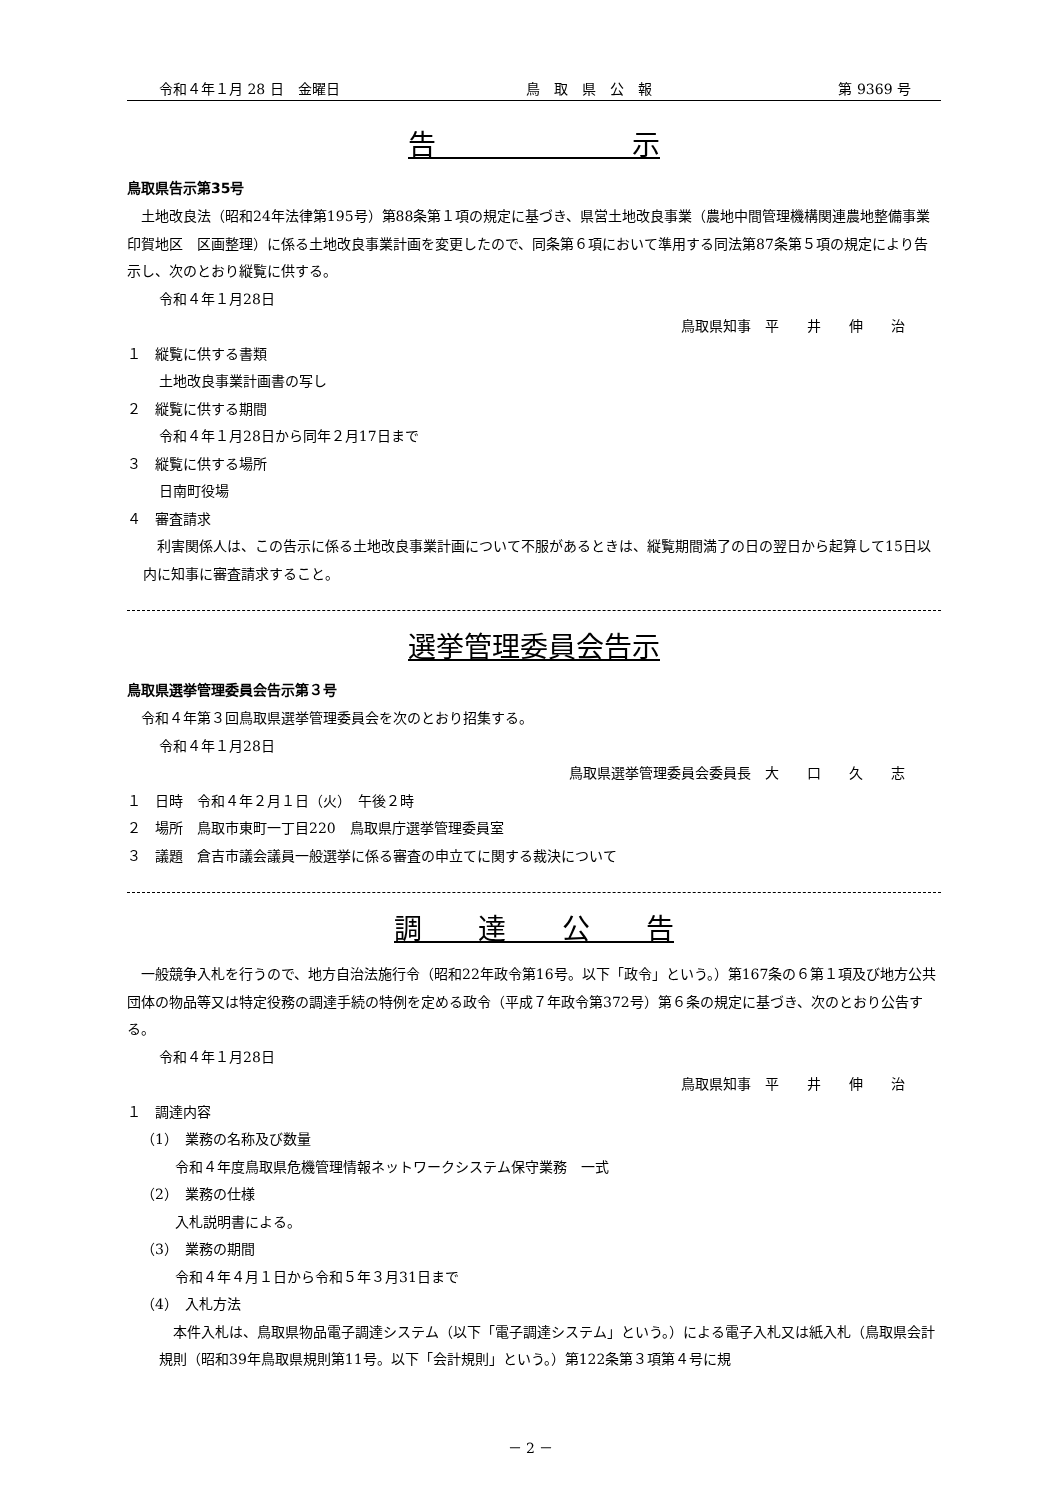令和４年１月 28 日　金曜日 鳥　取　県　公　報 第 9369 号
告　　　　　　　示
鳥取県告示第35号
土地改良法（昭和24年法律第195号）第88条第１項の規定に基づき、県営土地改良事業（農地中間管理機構関連農地整備事業　印賀地区　区画整理）に係る土地改良事業計画を変更したので、同条第６項において準用する同法第87条第５項の規定により告示し、次のとおり縦覧に供する。
令和４年１月28日
鳥取県知事　平　　井　　伸　　治
１　縦覧に供する書類
土地改良事業計画書の写し
２　縦覧に供する期間
令和４年１月28日から同年２月17日まで
３　縦覧に供する場所
日南町役場
４　審査請求
利害関係人は、この告示に係る土地改良事業計画について不服があるときは、縦覧期間満了の日の翌日から起算して15日以内に知事に審査請求すること。
選挙管理委員会告示
鳥取県選挙管理委員会告示第３号
令和４年第３回鳥取県選挙管理委員会を次のとおり招集する。
令和４年１月28日
鳥取県選挙管理委員会委員長　大　　口　　久　　志
１　日時　令和４年２月１日（火）　午後２時
２　場所　鳥取市東町一丁目220　鳥取県庁選挙管理委員室
３　議題　倉吉市議会議員一般選挙に係る審査の申立てに関する裁決について
調　　達　　公　　告
一般競争入札を行うので、地方自治法施行令（昭和22年政令第16号。以下「政令」という。）第167条の６第１項及び地方公共団体の物品等又は特定役務の調達手続の特例を定める政令（平成７年政令第372号）第６条の規定に基づき、次のとおり公告する。
令和４年１月28日
鳥取県知事　平　　井　　伸　　治
１　調達内容
（1）　業務の名称及び数量
令和４年度鳥取県危機管理情報ネットワークシステム保守業務　一式
（2）　業務の仕様
入札説明書による。
（3）　業務の期間
令和４年４月１日から令和５年３月31日まで
（4）　入札方法
本件入札は、鳥取県物品電子調達システム（以下「電子調達システム」という。）による電子入札又は紙入札（鳥取県会計規則（昭和39年鳥取県規則第11号。以下「会計規則」という。）第122条第３項第４号に規
－ 2 －